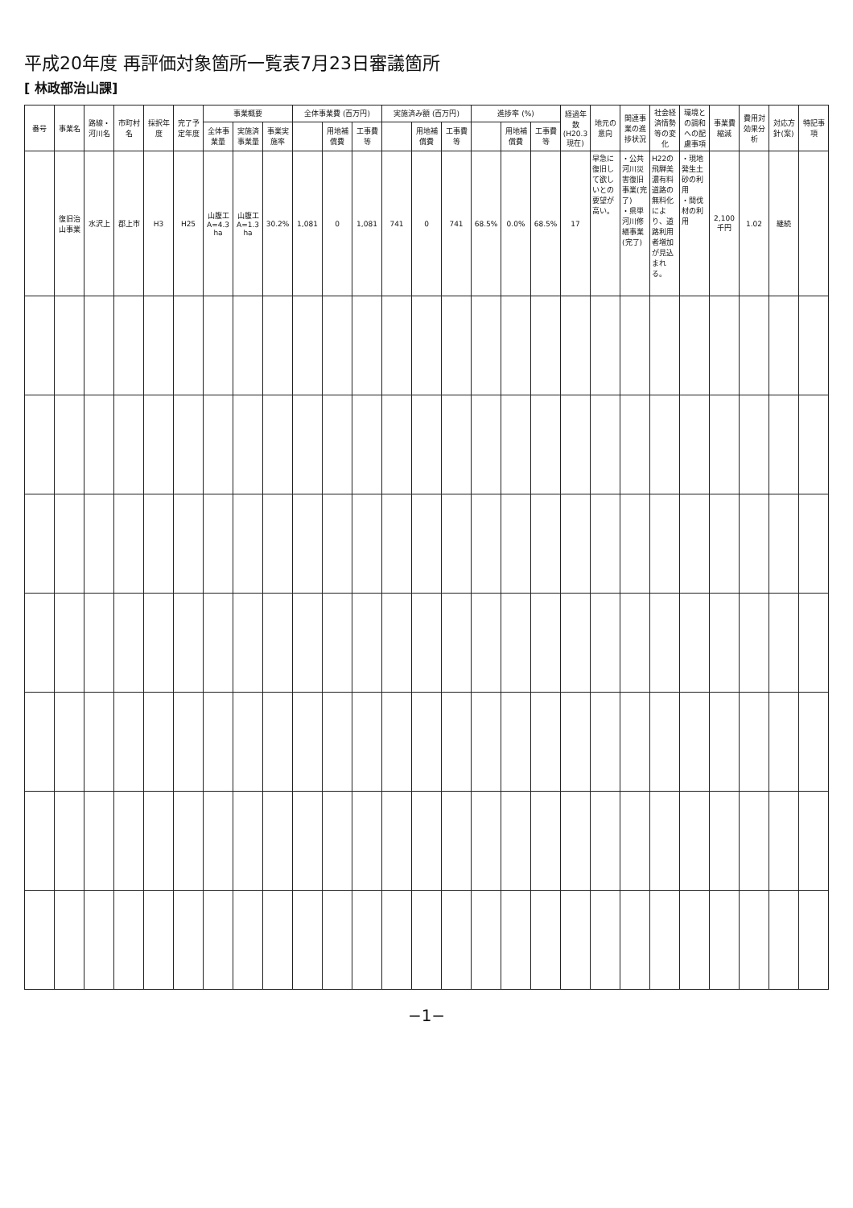平成20年度 再評価対象箇所一覧表7月23日審議箇所
[ 林政部治山課]
| 番号 | 事業名 | 路線・河川名 | 市町村名 | 採択年度 | 完了予定年度 | 事業概要 | | | 全体事業費 (百万円) | | | 実施済み額 (百万円) | | | 進捗率 (%) | | | 経過年数 (H20.3現在) | 地元の意向 | 関連事業の進捗状況 | 社会経済情勢等の変化 | 環境との調和への配慮事項 | 事業費縮減 | 費用対効果分析 | 対応方針(案) | 特記事項 |
| --- | --- | --- | --- | --- | --- | --- | --- | --- | --- | --- | --- | --- | --- | --- | --- | --- | --- | --- | --- | --- | --- | --- | --- | --- | --- | --- |
| | | | | | | 全体事業量 | 実施済事業量 | 事業実施率 | | 用地補償費 | 工事費等 | | 用地補償費 | 工事費等 | | 用地補償費 | 工事費等 | | | | | | | | | |
| | 復旧治山事業 | 水沢上 | 郡上市 | H3 | H25 | 山腹工 A=4.3ha | 山腹工 A=1.3ha | 30.2% | 1,081 | 0 | 1,081 | 741 | 0 | 741 | 68.5% | 0.0% | 68.5% | 17 | 早急に復旧して欲しいとの要望が高い。 | ・公共河川災害復旧事業(完了) ・県単河川修繕事業(完了) | H22の飛騨美濃有料道路の無料化により、道路利用者増加が見込まれる。 | ・現地発生土砂の利用 ・間伐材の利用 | 2,100千円 | 1.02 | 継続 | |
−1−